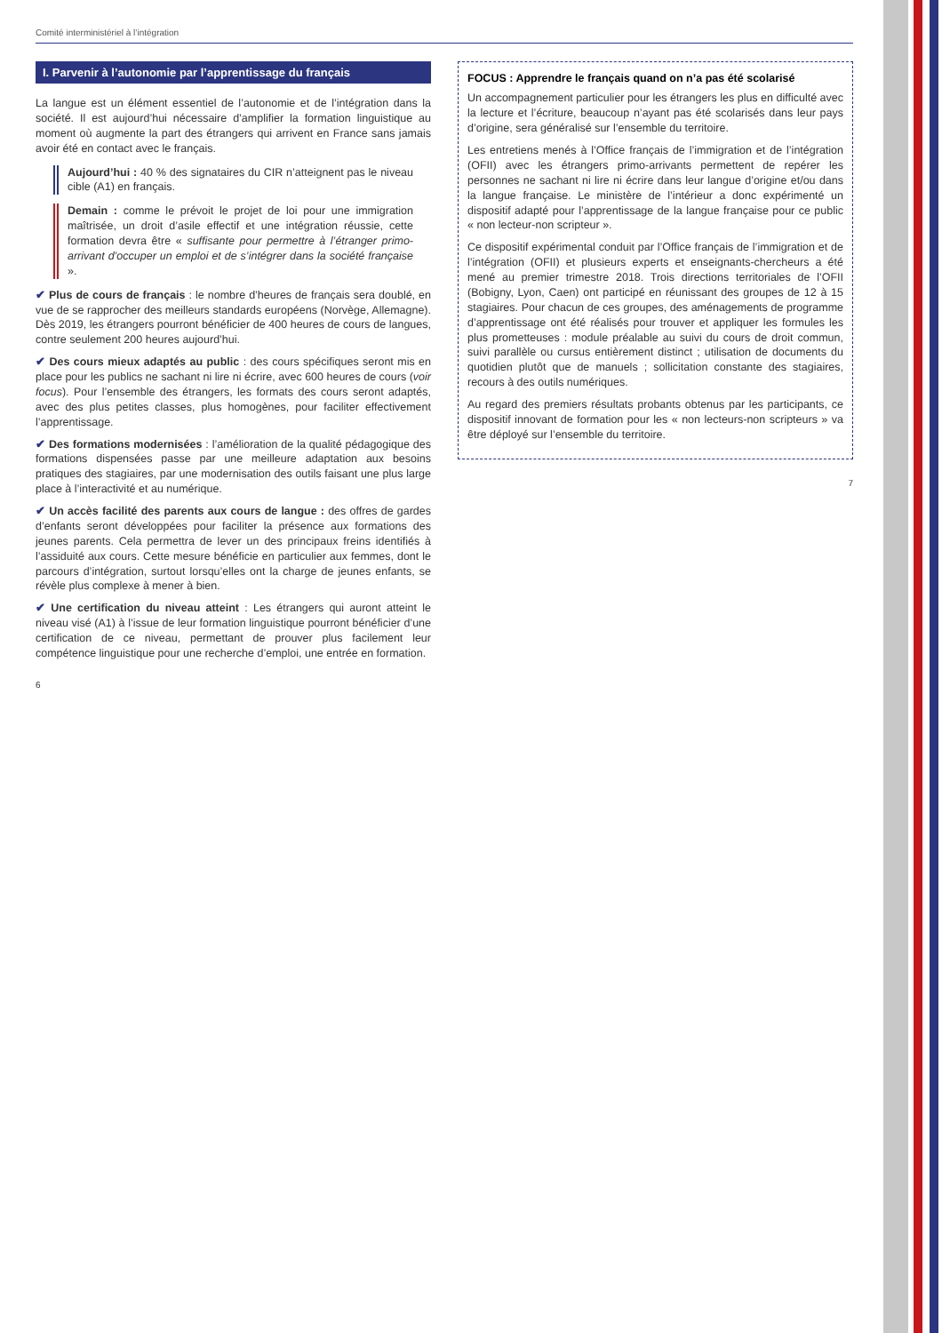Comité interministériel à l’intégration
I. Parvenir à l’autonomie par l’apprentissage du français
La langue est un élément essentiel de l’autonomie et de l’intégration dans la société. Il est aujourd’hui nécessaire d’amplifier la formation linguistique au moment où augmente la part des étrangers qui arrivent en France sans jamais avoir été en contact avec le français.
Aujourd’hui : 40 % des signataires du CIR n’atteignent pas le niveau cible (A1) en français.
Demain : comme le prévoit le projet de loi pour une immigration maîtrisée, un droit d’asile effectif et une intégration réussie, cette formation devra être « suffisante pour permettre à l’étranger primo-arrivant d’occuper un emploi et de s’intégrer dans la société française ».
✔ Plus de cours de français : le nombre d’heures de français sera doublé, en vue de se rapprocher des meilleurs standards européens (Norvège, Allemagne). Dès 2019, les étrangers pourront bénéficier de 400 heures de cours de langues, contre seulement 200 heures aujourd’hui.
✔ Des cours mieux adaptés au public : des cours spécifiques seront mis en place pour les publics ne sachant ni lire ni écrire, avec 600 heures de cours (voir focus). Pour l’ensemble des étrangers, les formats des cours seront adaptés, avec des plus petites classes, plus homogènes, pour faciliter effectivement l’apprentissage.
✔ Des formations modernisées : l’amélioration de la qualité pédagogique des formations dispensées passe par une meilleure adaptation aux besoins pratiques des stagiaires, par une modernisation des outils faisant une plus large place à l’interactivité et au numérique.
✔ Un accès facilité des parents aux cours de langue : des offres de gardes d’enfants seront développées pour faciliter la présence aux formations des jeunes parents. Cela permettra de lever un des principaux freins identifiés à l’assiduité aux cours. Cette mesure bénéficie en particulier aux femmes, dont le parcours d’intégration, surtout lorsqu’elles ont la charge de jeunes enfants, se révèle plus complexe à mener à bien.
✔ Une certification du niveau atteint : Les étrangers qui auront atteint le niveau visé (A1) à l’issue de leur formation linguistique pourront bénéficier d’une certification de ce niveau, permettant de prouver plus facilement leur compétence linguistique pour une recherche d’emploi, une entrée en formation.
6
FOCUS : Apprendre le français quand on n’a pas été scolarisé
Un accompagnement particulier pour les étrangers les plus en difficulté avec la lecture et l’écriture, beaucoup n’ayant pas été scolarisés dans leur pays d’origine, sera généralisé sur l’ensemble du territoire.
Les entretiens menés à l’Office français de l’immigration et de l’intégration (OFII) avec les étrangers primo-arrivants permettent de repérer les personnes ne sachant ni lire ni écrire dans leur langue d’origine et/ou dans la langue française. Le ministère de l’intérieur a donc expérimenté un dispositif adapté pour l’apprentissage de la langue française pour ce public « non lecteur-non scripteur ».
Ce dispositif expérimental conduit par l’Office français de l’immigration et de l’intégration (OFII) et plusieurs experts et enseignants-chercheurs a été mené au premier trimestre 2018. Trois directions territoriales de l’OFII (Bobigny, Lyon, Caen) ont participé en réunissant des groupes de 12 à 15 stagiaires. Pour chacun de ces groupes, des aménagements de programme d’apprentissage ont été réalisés pour trouver et appliquer les formules les plus prometteuses : module préalable au suivi du cours de droit commun, suivi parallèle ou cursus entièrement distinct ; utilisation de documents du quotidien plutôt que de manuels ; sollicitation constante des stagiaires, recours à des outils numériques.
Au regard des premiers résultats probants obtenus par les participants, ce dispositif innovant de formation pour les « non lecteurs-non scripteurs » va être déployé sur l’ensemble du territoire.
7